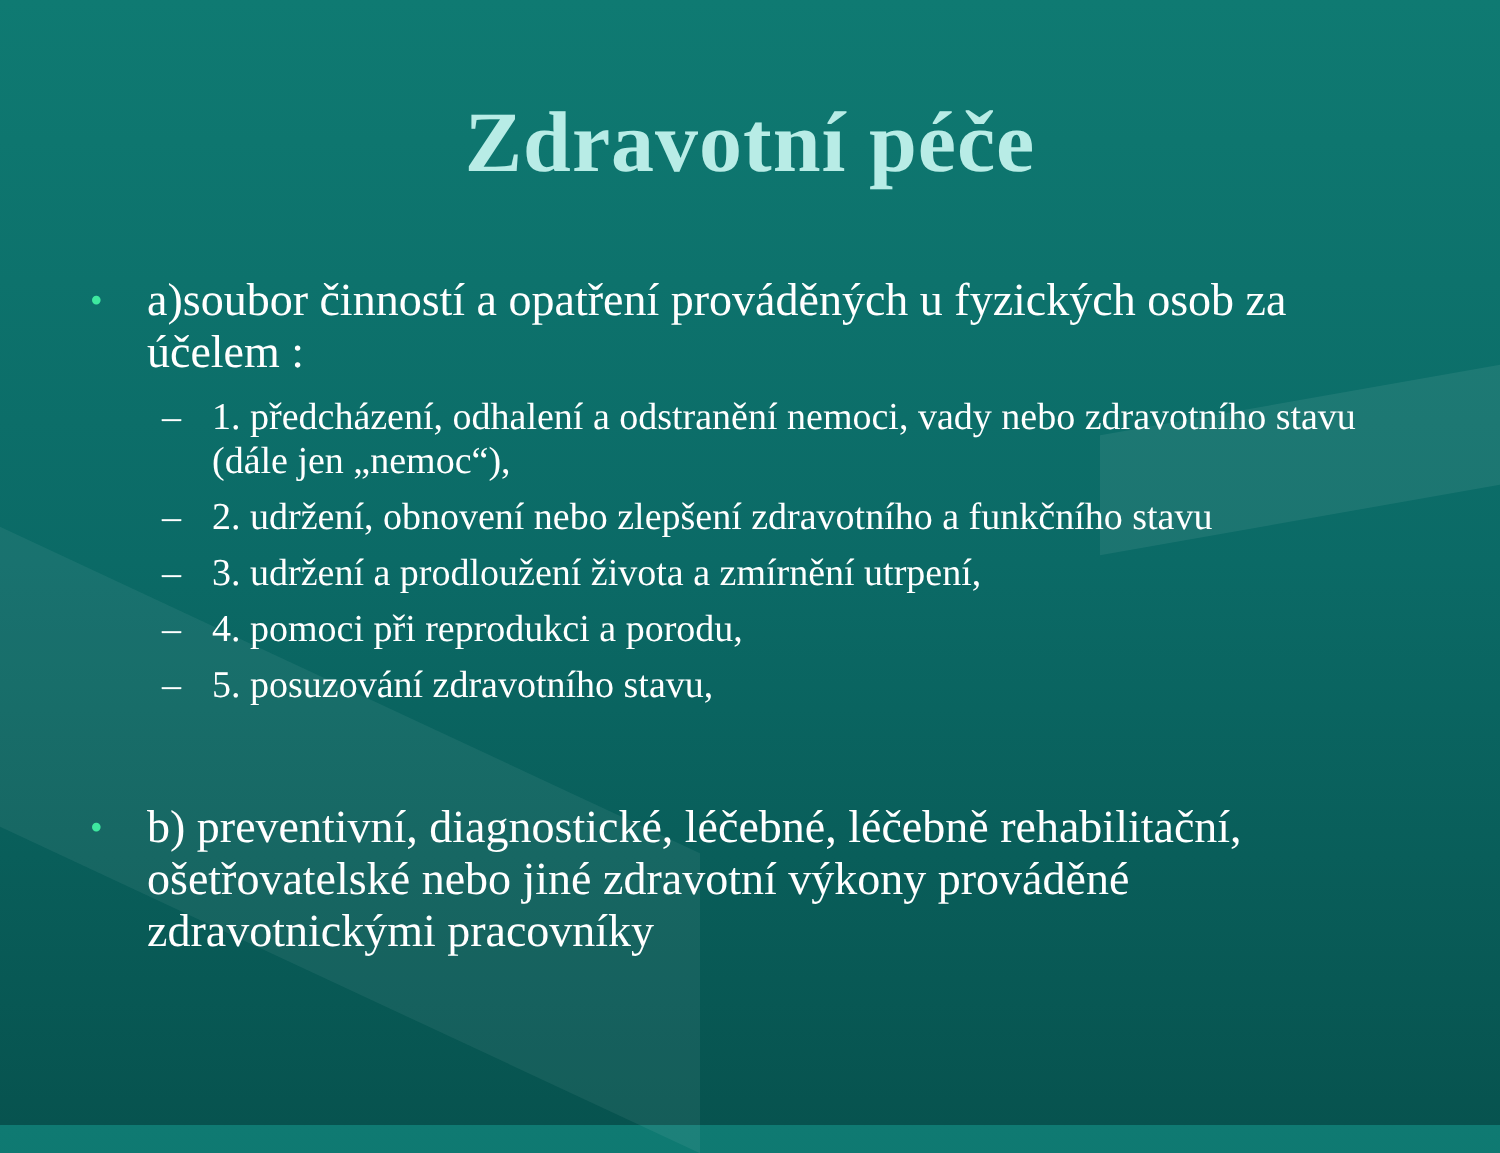Zdravotní péče
• a)soubor činností a opatření prováděných u fyzických osob za účelem :
– 1. předcházení, odhalení a odstranění nemoci, vady nebo zdravotního stavu (dále jen „nemoc“),
– 2. udržení, obnovení nebo zlepšení zdravotního a funkčního stavu
– 3. udržení a prodloužení života a zmírnění utrpení,
– 4. pomoci při reprodukci a porodu,
– 5. posuzování zdravotního stavu,
• b) preventivní, diagnostické, léčebné, léčebně rehabilitační, ošetřovatelské nebo jiné zdravotní výkony prováděné zdravotnickými pracovníky